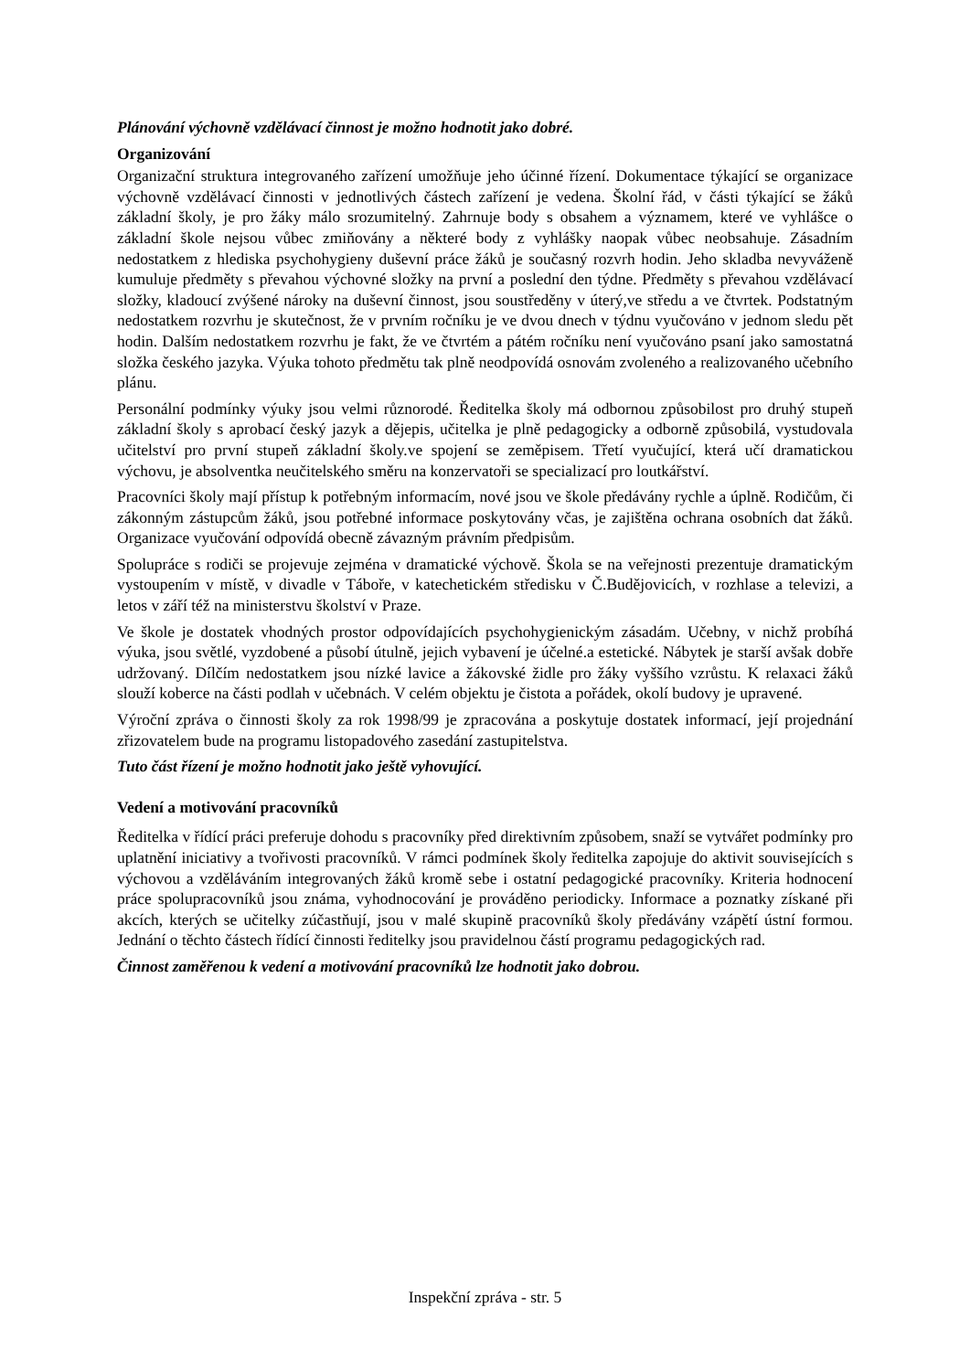Plánování výchovně vzdělávací činnost je možno hodnotit jako dobré.
Organizování
Organizační struktura integrovaného zařízení umožňuje jeho účinné řízení. Dokumentace týkající se organizace výchovně vzdělávací činnosti v jednotlivých částech zařízení je vedena. Školní řád, v části týkající se žáků základní školy, je pro žáky málo srozumitelný. Zahrnuje body s obsahem a významem, které ve vyhlášce o základní škole nejsou vůbec zmiňovány a některé body z vyhlášky naopak vůbec neobsahuje. Zásadním nedostatkem z hlediska psychohygieny duševní práce žáků je současný rozvrh hodin. Jeho skladba nevyváženě kumuluje předměty s převahou výchovné složky na první a poslední den týdne. Předměty s převahou vzdělávací složky, kladoucí zvýšené nároky na duševní činnost, jsou soustředěny v úterý,ve středu a ve čtvrtek. Podstatným nedostatkem rozvrhu je skutečnost, že v prvním ročníku je ve dvou dnech v týdnu vyučováno v jednom sledu pět hodin. Dalším nedostatkem rozvrhu je fakt, že ve čtvrtém a pátém ročníku není vyučováno psaní jako samostatná složka českého jazyka. Výuka tohoto předmětu tak plně neodpovídá osnovám zvoleného a realizovaného učebního plánu.
Personální podmínky výuky jsou velmi různorodé. Ředitelka školy má odbornou způsobilost pro druhý stupeň základní školy s aprobací český jazyk a dějepis, učitelka je plně pedagogicky a odborně způsobilá, vystudovala učitelství pro první stupeň základní školy.ve spojení se zeměpisem. Třetí vyučující, která učí dramatickou výchovu, je absolventka neučitelského směru na konzervatoři se specializací pro loutkářství.
Pracovníci školy mají přístup k potřebným informacím, nové jsou ve škole předávány rychle a úplně. Rodičům, či zákonným zástupcům žáků, jsou potřebné informace poskytovány včas, je zajištěna ochrana osobních dat žáků. Organizace vyučování odpovídá obecně závazným právním předpisům.
Spolupráce s rodiči se projevuje zejména v dramatické výchově. Škola se na veřejnosti prezentuje dramatickým vystoupením v místě, v divadle v Táboře, v katechetickém středisku v Č.Budějovicích, v rozhlase a televizi, a letos v září též na ministerstvu školství v Praze.
Ve škole je dostatek vhodných prostor odpovídajících psychohygienickým zásadám. Učebny, v nichž probíhá výuka, jsou světlé, vyzdobené a působí útulně, jejich vybavení je účelné.a estetické. Nábytek je starší avšak dobře udržovaný. Dílčím nedostatkem jsou nízké lavice a žákovské židle pro žáky vyššího vzrůstu. K relaxaci žáků slouží koberce na části podlah v učebnách. V celém objektu je čistota a pořádek, okolí budovy je upravené.
Výroční zpráva o činnosti školy za rok 1998/99 je zpracována a poskytuje dostatek informací, její projednání zřizovatelem bude na programu listopadového zasedání zastupitelstva.
Tuto část řízení je možno hodnotit jako ještě vyhovující.
Vedení a motivování pracovníků
Ředitelka v řídící práci preferuje dohodu s pracovníky před direktivním způsobem, snaží se vytvářet podmínky pro uplatnění iniciativy a tvořivosti pracovníků. V rámci podmínek školy ředitelka zapojuje do aktivit souvisejících s výchovou a vzděláváním integrovaných žáků kromě sebe i ostatní pedagogické pracovníky. Kriteria hodnocení práce spolupracovníků jsou známa, vyhodnocování je prováděno periodicky. Informace a poznatky získané při akcích, kterých se učitelky zúčastňují, jsou v malé skupině pracovníků školy předávány vzápětí ústní formou. Jednání o těchto částech řídící činnosti ředitelky jsou pravidelnou částí programu pedagogických rad.
Činnost zaměřenou k vedení a motivování pracovníků lze hodnotit jako dobrou.
Inspekční zpráva - str. 5